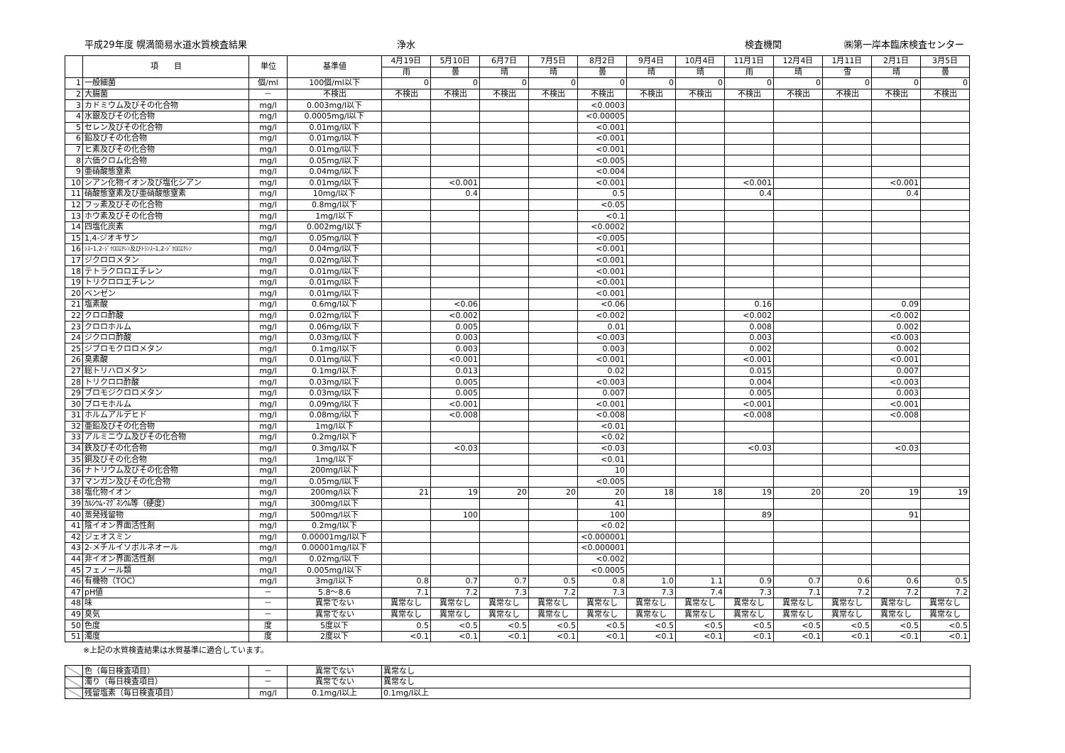平成29年度 幌満簡易水道水質検査結果 浄水 検査機関 ㈱第一岸本臨床検査センター
| | 項 目 | 単位 | 基準値 | 4月19日 | 5月10日 | 6月7日 | 7月5日 | 8月2日 | 9月4日 | 10月4日 | 11月1日 | 12月4日 | 1月11日 | 2月1日 | 3月5日 |
| --- | --- | --- | --- | --- | --- | --- | --- | --- | --- | --- | --- | --- | --- | --- | --- |
| | | | | 雨 | 曇 | 晴 | 晴 | 曇 | 晴 | 晴 | 雨 | 晴 | 雪 | 晴 | 曇 |
| 1 | 一般細菌 | 個/ml | 100個/ml以下 | 0 | 0 | 0 | 0 | 0 | 0 | 0 | 0 | 0 | 0 | 0 | 0 |
| 2 | 大腸菌 | － | 不検出 | 不検出 | 不検出 | 不検出 | 不検出 | 不検出 | 不検出 | 不検出 | 不検出 | 不検出 | 不検出 | 不検出 | 不検出 |
| 3 | カドミウム及びその化合物 | mg/l | 0.003mg/l以下 | | | | | <0.0003 | | | | | | | |
| 4 | 水銀及びその化合物 | mg/l | 0.0005mg/l以下 | | | | | <0.00005 | | | | | | | |
| 5 | セレン及びその化合物 | mg/l | 0.01mg/l以下 | | | | | <0.001 | | | | | | | |
| 6 | 鉛及びその化合物 | mg/l | 0.01mg/l以下 | | | | | <0.001 | | | | | | | |
| 7 | ヒ素及びその化合物 | mg/l | 0.01mg/l以下 | | | | | <0.001 | | | | | | | |
| 8 | 六価クロム化合物 | mg/l | 0.05mg/l以下 | | | | | <0.005 | | | | | | | |
| 9 | 亜硝酸態窒素 | mg/l | 0.04mg/l以下 | | | | | <0.004 | | | | | | | |
| 10 | シアン化物イオン及び塩化シアン | mg/l | 0.01mg/l以下 | | <0.001 | | | <0.001 | | | <0.001 | | | <0.001 | |
| 11 | 硝酸態窒素及び亜硝酸態窒素 | mg/l | 10mg/l以下 | | 0.4 | | | 0.5 | | | 0.4 | | | 0.4 | |
| 12 | フッ素及びその化合物 | mg/l | 0.8mg/l以下 | | | | | <0.05 | | | | | | | |
| 13 | ホウ素及びその化合物 | mg/l | 1mg/l以下 | | | | | <0.1 | | | | | | | |
| 14 | 四塩化炭素 | mg/l | 0.002mg/l以下 | | | | | <0.0002 | | | | | | | |
| 15 | 1,4-ジオキサン | mg/l | 0.05mg/l以下 | | | | | <0.005 | | | | | | | |
| 16 | ｼｽｰ1,2-ｼﾞｸﾛﾛｴﾁﾚﾝ及びﾄﾗﾝｽｰ1,2-ｼﾞｸﾛﾛｴﾁﾚﾝ | mg/l | 0.04mg/l以下 | | | | | <0.001 | | | | | | | |
| 17 | ジクロロメタン | mg/l | 0.02mg/l以下 | | | | | <0.001 | | | | | | | |
| 18 | テトラクロロエチレン | mg/l | 0.01mg/l以下 | | | | | <0.001 | | | | | | | |
| 19 | トリクロロエチレン | mg/l | 0.01mg/l以下 | | | | | <0.001 | | | | | | | |
| 20 | ベンゼン | mg/l | 0.01mg/l以下 | | | | | <0.001 | | | | | | | |
| 21 | 塩素酸 | mg/l | 0.6mg/l以下 | | <0.06 | | | <0.06 | | | 0.16 | | | 0.09 | |
| 22 | クロロ酢酸 | mg/l | 0.02mg/l以下 | | <0.002 | | | <0.002 | | | <0.002 | | | <0.002 | |
| 23 | クロロホルム | mg/l | 0.06mg/l以下 | | 0.005 | | | 0.01 | | | 0.008 | | | 0.002 | |
| 24 | ジクロロ酢酸 | mg/l | 0.03mg/l以下 | | 0.003 | | | <0.003 | | | 0.003 | | | <0.003 | |
| 25 | ジブロモクロロメタン | mg/l | 0.1mg/l以下 | | 0.003 | | | 0.003 | | | 0.002 | | | 0.002 | |
| 26 | 臭素酸 | mg/l | 0.01mg/l以下 | | <0.001 | | | <0.001 | | | <0.001 | | | <0.001 | |
| 27 | 総トリハロメタン | mg/l | 0.1mg/l以下 | | 0.013 | | | 0.02 | | | 0.015 | | | 0.007 | |
| 28 | トリクロロ酢酸 | mg/l | 0.03mg/l以下 | | 0.005 | | | <0.003 | | | 0.004 | | | <0.003 | |
| 29 | ブロモジクロロメタン | mg/l | 0.03mg/l以下 | | 0.005 | | | 0.007 | | | 0.005 | | | 0.003 | |
| 30 | ブロモホルム | mg/l | 0.09mg/l以下 | | <0.001 | | | <0.001 | | | <0.001 | | | <0.001 | |
| 31 | ホルムアルデヒド | mg/l | 0.08mg/l以下 | | <0.008 | | | <0.008 | | | <0.008 | | | <0.008 | |
| 32 | 亜鉛及びその化合物 | mg/l | 1mg/l以下 | | | | | <0.01 | | | | | | | |
| 33 | アルミニウム及びその化合物 | mg/l | 0.2mg/l以下 | | | | | <0.02 | | | | | | | |
| 34 | 鉄及びその化合物 | mg/l | 0.3mg/l以下 | | <0.03 | | | <0.03 | | | <0.03 | | | <0.03 | |
| 35 | 銅及びその化合物 | mg/l | 1mg/l以下 | | | | | <0.01 | | | | | | | |
| 36 | ナトリウム及びその化合物 | mg/l | 200mg/l以下 | | | | | 10 | | | | | | | |
| 37 | マンガン及びその化合物 | mg/l | 0.05mg/l以下 | | | | | <0.005 | | | | | | | |
| 38 | 塩化物イオン | mg/l | 200mg/l以下 | 21 | 19 | 20 | 20 | 20 | 18 | 18 | 19 | 20 | 20 | 19 | 19 |
| 39 | ｶﾙｼｳﾑ･ﾏｸﾞﾈｼｳﾑ等（硬度） | mg/l | 300mg/l以下 | | | | | 41 | | | | | | | |
| 40 | 蒸発残留物 | mg/l | 500mg/l以下 | | 100 | | | 100 | | | 89 | | | 91 | |
| 41 | 陰イオン界面活性剤 | mg/l | 0.2mg/l以下 | | | | | <0.02 | | | | | | | |
| 42 | ジェオスミン | mg/l | 0.00001mg/l以下 | | | | | <0.000001 | | | | | | | |
| 43 | 2-メチルイソボルネオール | mg/l | 0.00001mg/l以下 | | | | | <0.000001 | | | | | | | |
| 44 | 非イオン界面活性剤 | mg/l | 0.02mg/l以下 | | | | | <0.002 | | | | | | | |
| 45 | フェノール類 | mg/l | 0.005mg/l以下 | | | | | <0.0005 | | | | | | | |
| 46 | 有機物（TOC） | mg/l | 3mg/l以下 | 0.8 | 0.7 | 0.7 | 0.5 | 0.8 | 1.0 | 1.1 | 0.9 | 0.7 | 0.6 | 0.6 | 0.5 |
| 47 | pH値 | － | 5.8～8.6 | 7.1 | 7.2 | 7.3 | 7.2 | 7.3 | 7.3 | 7.4 | 7.3 | 7.1 | 7.2 | 7.2 | 7.2 |
| 48 | 味 | － | 異常でない | 異常なし | 異常なし | 異常なし | 異常なし | 異常なし | 異常なし | 異常なし | 異常なし | 異常なし | 異常なし | 異常なし | 異常なし |
| 49 | 臭気 | － | 異常でない | 異常なし | 異常なし | 異常なし | 異常なし | 異常なし | 異常なし | 異常なし | 異常なし | 異常なし | 異常なし | 異常なし | 異常なし |
| 50 | 色度 | 度 | 5度以下 | 0.5 | <0.5 | <0.5 | <0.5 | <0.5 | <0.5 | <0.5 | <0.5 | <0.5 | <0.5 | <0.5 | <0.5 |
| 51 | 濁度 | 度 | 2度以下 | <0.1 | <0.1 | <0.1 | <0.1 | <0.1 | <0.1 | <0.1 | <0.1 | <0.1 | <0.1 | <0.1 | <0.1 |
※上記の水質検査結果は水質基準に適合しています。
| | 色（毎日検査項目） | － | 異常でない | 異常なし |
| | 濁り（毎日検査項目） | － | 異常でない | 異常なし |
| | 残留塩素（毎日検査項目） | mg/l | 0.1mg/l以上 | 0.1mg/l以上 |